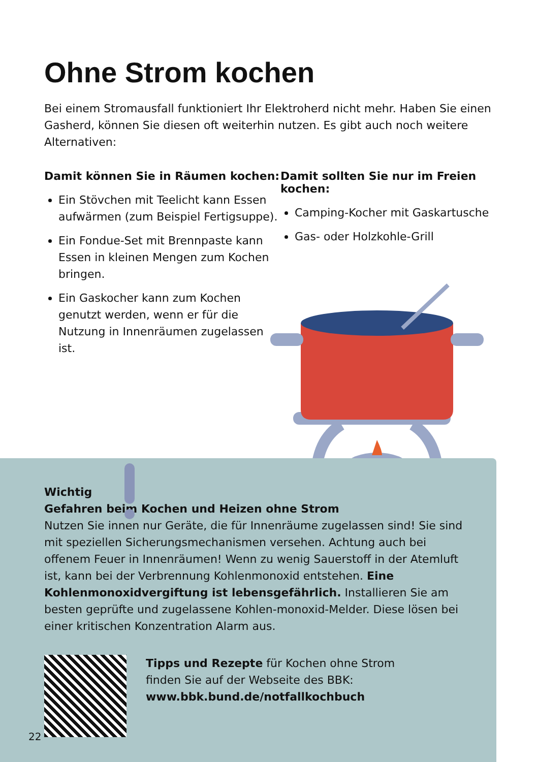Ohne Strom kochen
Bei einem Stromausfall funktioniert Ihr Elektroherd nicht mehr. Haben Sie einen Gasherd, können Sie diesen oft weiterhin nutzen. Es gibt auch noch weitere Alternativen:
Damit können Sie in Räumen kochen:
Ein Stövchen mit Teelicht kann Essen aufwärmen (zum Beispiel Fertigsuppe).
Ein Fondue-Set mit Brennpaste kann Essen in kleinen Mengen zum Kochen bringen.
Ein Gaskocher kann zum Kochen genutzt werden, wenn er für die Nutzung in Innenräumen zugelassen ist.
Damit sollten Sie nur im Freien kochen:
Camping-Kocher mit Gaskartusche
Gas- oder Holzkohle-Grill
Wichtig
Gefahren beim Kochen und Heizen ohne Strom
Nutzen Sie innen nur Geräte, die für Innenräume zugelassen sind! Sie sind mit speziellen Sicherungsmechanismen versehen. Achtung auch bei offenem Feuer in Innenräumen! Wenn zu wenig Sauerstoff in der Atemluft ist, kann bei der Verbrennung Kohlenmonoxid entstehen. Eine Kohlenmonoxidvergiftung ist lebensgefährlich. Installieren Sie am besten geprüfte und zugelassene Kohlen-monoxid-Melder. Diese lösen bei einer kritischen Konzentration Alarm aus.
Tipps und Rezepte für Kochen ohne Strom
finden Sie auf der Webseite des BBK:
www.bbk.bund.de/notfallkochbuch
22